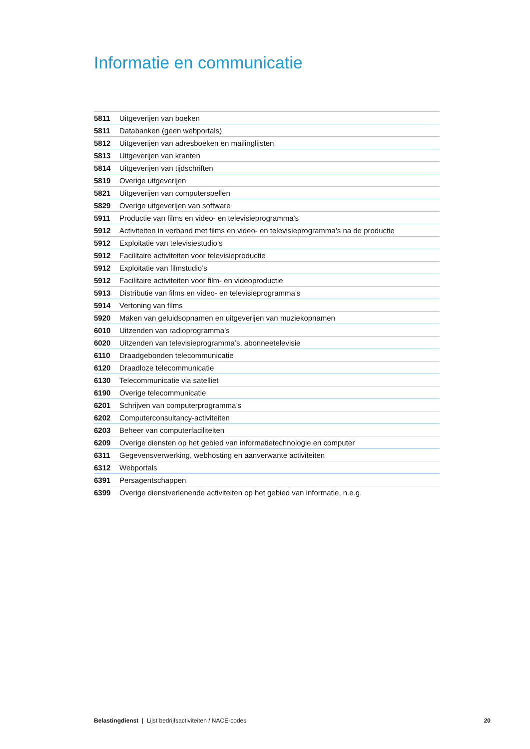Informatie en communicatie
| 5811 | Uitgeverijen van boeken |
| 5811 | Databanken (geen webportals) |
| 5812 | Uitgeverijen van adresboeken en mailinglijsten |
| 5813 | Uitgeverijen van kranten |
| 5814 | Uitgeverijen van tijdschriften |
| 5819 | Overige uitgeverijen |
| 5821 | Uitgeverijen van computerspellen |
| 5829 | Overige uitgeverijen van software |
| 5911 | Productie van films en video- en televisieprogramma’s |
| 5912 | Activiteiten in verband met films en video- en televisieprogramma’s na de productie |
| 5912 | Exploitatie van televisiestudio’s |
| 5912 | Facilitaire activiteiten voor televisieproductie |
| 5912 | Exploitatie van filmstudio’s |
| 5912 | Facilitaire activiteiten voor film- en videoproductie |
| 5913 | Distributie van films en video- en televisieprogramma’s |
| 5914 | Vertoning van films |
| 5920 | Maken van geluidsopnamen en uitgeverijen van muziekopnamen |
| 6010 | Uitzenden van radioprogramma’s |
| 6020 | Uitzenden van televisieprogramma’s, abonneetelevisie |
| 6110 | Draadgebonden telecommunicatie |
| 6120 | Draadloze telecommunicatie |
| 6130 | Telecommunicatie via satelliet |
| 6190 | Overige telecommunicatie |
| 6201 | Schrijven van computerprogramma’s |
| 6202 | Computerconsultancy-activiteiten |
| 6203 | Beheer van computerfaciliteiten |
| 6209 | Overige diensten op het gebied van informatietechnologie en computer |
| 6311 | Gegevensverwerking, webhosting en aanverwante activiteiten |
| 6312 | Webportals |
| 6391 | Persagentschappen |
| 6399 | Overige dienstverlenende activiteiten op het gebied van informatie, n.e.g. |
Belastingdienst | Lijst bedrijfsactiviteiten / NACE-codes 20